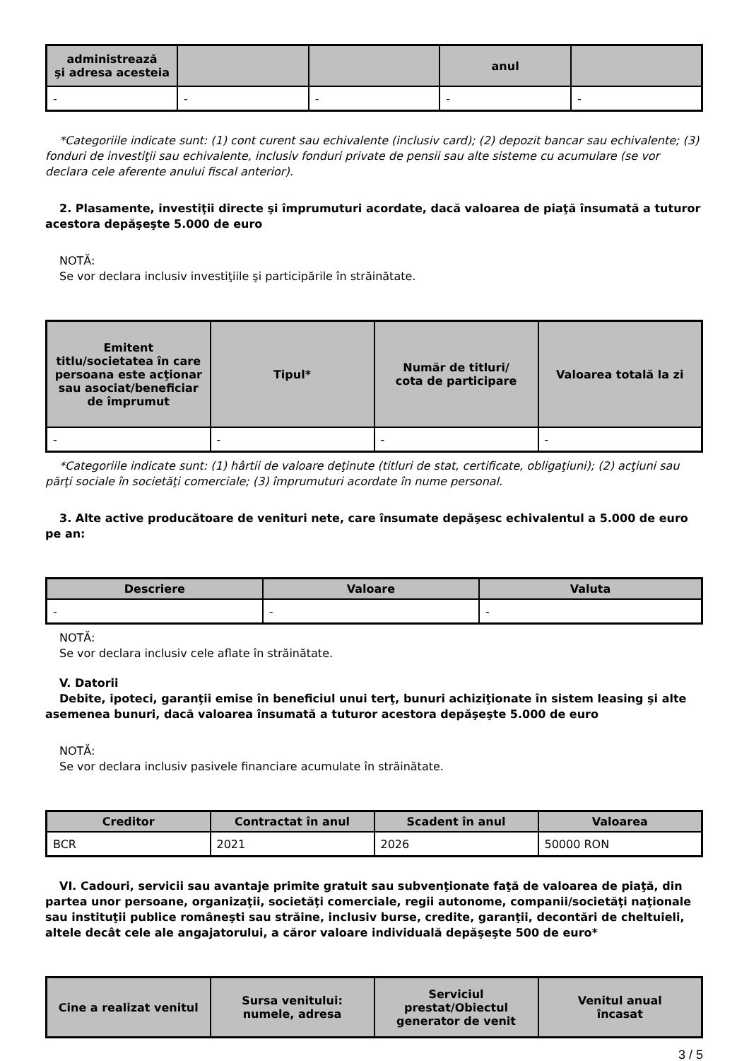| administrează şi adresa acesteia | | | anul | |
| --- | --- | --- | --- | --- |
| - | - | - | - | - |
*Categoriile indicate sunt: (1) cont curent sau echivalente (inclusiv card); (2) depozit bancar sau echivalente; (3) fonduri de investiţii sau echivalente, inclusiv fonduri private de pensii sau alte sisteme cu acumulare (se vor declara cele aferente anului fiscal anterior).
2. Plasamente, investiţii directe şi împrumuturi acordate, dacă valoarea de piaţă însumată a tuturor acestora depăşeşte 5.000 de euro
NOTĂ:
Se vor declara inclusiv investiţiile şi participările în străinătate.
| Emitent titlu/societatea în care persoana este acţionar sau asociat/beneficiar de împrumut | Tipul* | Număr de titluri/ cota de participare | Valoarea totală la zi |
| --- | --- | --- | --- |
| - | - | - | - |
*Categoriile indicate sunt: (1) hârtii de valoare deţinute (titluri de stat, certificate, obligaţiuni); (2) acţiuni sau părţi sociale în societăţi comerciale; (3) împrumuturi acordate în nume personal.
3. Alte active producătoare de venituri nete, care însumate depăşesc echivalentul a 5.000 de euro pe an:
| Descriere | Valoare | Valuta |
| --- | --- | --- |
| - | - | - |
NOTĂ:
Se vor declara inclusiv cele aflate în străinătate.
V. Datorii
Debite, ipoteci, garanţii emise în beneficiul unui terţ, bunuri achiziţionate în sistem leasing şi alte asemenea bunuri, dacă valoarea însumată a tuturor acestora depăşeşte 5.000 de euro
NOTĂ:
Se vor declara inclusiv pasivele financiare acumulate în străinătate.
| Creditor | Contractat în anul | Scadent în anul | Valoarea |
| --- | --- | --- | --- |
| BCR | 2021 | 2026 | 50000 RON |
VI. Cadouri, servicii sau avantaje primite gratuit sau subvenţionate faţă de valoarea de piaţă, din partea unor persoane, organizaţii, societăţi comerciale, regii autonome, companii/societăţi naţionale sau instituţii publice româneşti sau străine, inclusiv burse, credite, garanţii, decontări de cheltuieli, altele decât cele ale angajatorului, a căror valoare individuală depăşeşte 500 de euro*
| Cine a realizat venitul | Sursa venitului: numele, adresa | Serviciul prestat/Obiectul generator de venit | Venitul anual încasat |
| --- | --- | --- | --- |
3 / 5